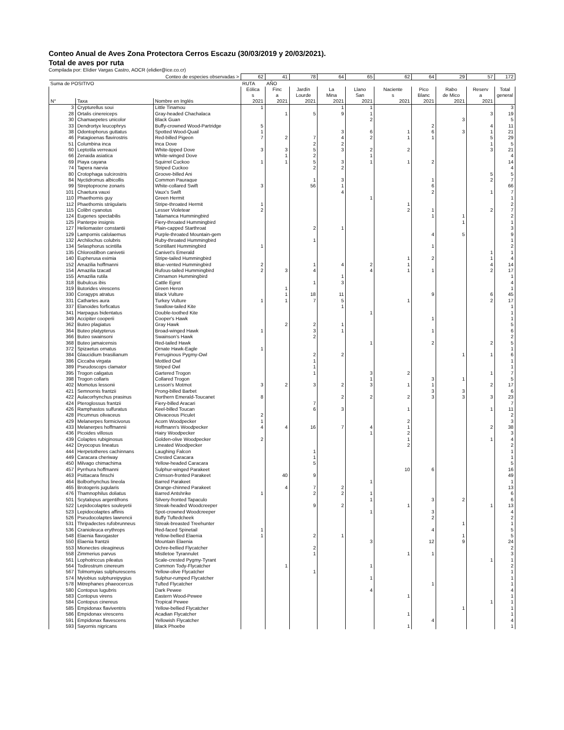Conteo Anual de Aves Zona Protectora Cerros Escazu (30/03/2019 y 20/03/2021).
Total de aves por ruta
Compilada por: Elídier Vargas Castro, AOCR (elidier@ice.co.cr)
| Conteo de especies observadas > | | | 62 | 41 | 78 | 64 | 65 | 62 | 64 | 29 | 57 | 172 |
| Suma de POSITIVO | | | RUTA | AÑO | | | | | | | | |
| | | | Eólica s | Finc a | Jardín Lourde | La Mina | Llano San | Naciente s | Pico Blanc | Rabo de Mico | Reserv a | Total general |
| N° | Taxa | Nombre en Inglés | 2021 | 2021 | 2021 | 2021 | 2021 | 2021 | 2021 | 2021 | 2021 | |
| 3 | Crypturellus soui | Little Tinamou | 1 | | | 1 | 1 | | | | | 3 |
| 28 | Ortalis cinereiceps | Gray-headed Chachalaca | | 1 | 5 | 9 | 1 | | | | 3 | 19 |
| 30 | Chamaepetes unicolor | Black Guan | | | | | 2 | | | 3 | | 5 |
| 33 | Dendrortyx leucophrys | Buffy-crowned Wood-Partridge | 5 | | | | | | 2 | | 4 | 11 |
| 38 | Odontophorus guttatus | Spotted Wood-Quail | 1 | | | 3 | 6 | 1 | 6 | 3 | 1 | 21 |
| 46 | Patagioenas flavirostris | Red-billed Pigeon | 7 | 2 | 7 | 4 | 2 | 1 | 1 | | 5 | 29 |
| 51 | Columbina inca | Inca Dove | | | 2 | 2 | | | | | 1 | 5 |
| 60 | Leptotila verreauxi | White-tipped Dove | 3 | 3 | 5 | 3 | 2 | 2 | | | 3 | 21 |
| 66 | Zenaida asiatica | White-winged Dove | | 1 | 2 | | 1 | | | | | 4 |
| 69 | Piaya cayana | Squirrel Cuckoo | 1 | 1 | 5 | 3 | 1 | 1 | 2 | | | 14 |
| 74 | Tapera naevia | Striped Cuckoo | | | 2 | 2 | | | | | | 4 |
| 80 | Crotophaga sulcirostris | Groove-billed Ani | | | | | | | | | 5 | 5 |
| 84 | Nyctidromus albicollis | Common Pauraque | | | 1 | 3 | | | 1 | | 2 | 7 |
| 99 | Streptoprocne zonaris | White-collared Swift | 3 | | 56 | 1 | | | 6 | | | 66 |
| 101 | Chaetura vauxi | Vaux's Swift | | | | 4 | | | 2 | | 1 | 7 |
| 110 | Phaethornis guy | Green Hermit | | | | | 1 | | | | | 1 |
| 112 | Phaethornis striigularis | Stripe-throated Hermit | 1 | | | | | 1 | | | | 2 |
| 115 | Colibri cyanotus | Lesser Violetear | 2 | | | | | 2 | 1 | | 2 | 7 |
| 124 | Eugenes spectabilis | Talamanca Hummingbird | | | | | | | 1 | 1 | | 2 |
| 125 | Panterpe insignis | Fiery-throated Hummingbird | | | | | | | | 1 | | 1 |
| 127 | Heliomaster constantii | Plain-capped Starthroat | | | 2 | 1 | | | | | | 3 |
| 129 | Lampornis calolaemus | Purple-throated Mountain-gem | | | | | | | 4 | 5 | | 9 |
| 132 | Archilochus colubris | Ruby-throated Hummingbird | | | 1 | | | | | | | 1 |
| 134 | Selasphorus scintilla | Scintillant Hummingbird | 1 | | | | | | 1 | | | 2 |
| 135 | Chlorostilbon canivetii | Canivet's Emerald | | | | | | | | | 1 | 1 |
| 140 | Eupherusa eximia | Stripe-tailed Hummingbird | | | | | | 1 | 2 | | 1 | 4 |
| 152 | Amazilia hoffmanni | Blue-vented Hummingbird | 2 | | 1 | 4 | 2 | 1 | | | 4 | 14 |
| 154 | Amazilia tzacatl | Rufous-tailed Hummingbird | 2 | 3 | 4 | | 4 | 1 | 1 | | 2 | 17 |
| 155 | Amazilia rutila | Cinnamon Hummingbird | | | | 1 | | | | | | 1 |
| 318 | Bubulcus ibis | Cattle Egret | | | 1 | 3 | | | | | | 4 |
| 319 | Butorides virescens | Green Heron | | 1 | | | | | | | | 1 |
| 330 | Coragyps atratus | Black Vulture | | 1 | 18 | 11 | | | 9 | | 6 | 45 |
| 331 | Cathartes aura | Turkey Vulture | 1 | 1 | 7 | 5 | | 1 | | | 2 | 17 |
| 337 | Elanoides forficatus | Swallow-tailed Kite | | | | 1 | | | | | | 1 |
| 341 | Harpagus bidentatus | Double-toothed Kite | | | | | 1 | | | | | 1 |
| 349 | Accipiter cooperii | Cooper's Hawk | | | | | | | 1 | | | 1 |
| 362 | Buteo plagiatus | Gray Hawk | | 2 | 2 | 1 | | | | | | 5 |
| 364 | Buteo platypterus | Broad-winged Hawk | 1 | | 3 | 1 | | | 1 | | | 6 |
| 366 | Buteo swainsoni | Swainson's Hawk | | | 2 | | | | | | | 2 |
| 368 | Buteo jamaicensis | Red-tailed Hawk | | | | | 1 | | 2 | | 2 | 5 |
| 372 | Spizaetus ornatus | Ornate Hawk-Eagle | 1 | | | | | | | | | 1 |
| 384 | Glaucidium brasilianum | Ferruginous Pygmy-Owl | | | 2 | 2 | | | | 1 | 1 | 6 |
| 386 | Ciccaba virgata | Mottled Owl | | | 1 | | | | | | | 1 |
| 389 | Pseudoscops clamator | Striped Owl | | | 1 | | | | | | | 1 |
| 395 | Trogon caligatus | Gartered Trogon | | | 1 | | 3 | 2 | | | 1 | 7 |
| 398 | Trogon collaris | Collared Trogon | | | | | 1 | | 3 | 1 | | 5 |
| 402 | Momotus lessonii | Lesson's Motmot | 3 | 2 | 3 | 2 | 3 | 1 | 1 | | 2 | 17 |
| 421 | Semnornis frantzii | Prong-billed Barbet | | | | | | | 3 | 3 | | 6 |
| 422 | Aulacorhynchus prasinus | Northern Emerald-Toucanet | 8 | | | 2 | 2 | 2 | 3 | 3 | 3 | 23 |
| 424 | Pteroglossus frantzii | Fiery-billed Aracari | | | 7 | | | | | | | 7 |
| 426 | Ramphastos sulfuratus | Keel-billed Toucan | | | 6 | 3 | | 1 | | | 1 | 11 |
| 428 | Picumnus olivaceus | Olivaceous Piculet | 2 | | | | | | | | | 2 |
| 429 | Melanerpes formicivorus | Acorn Woodpecker | 1 | | | | | 2 | | | | 3 |
| 433 | Melanerpes hoffmannii | Hoffmann's Woodpecker | 4 | 4 | 16 | 7 | 4 | 1 | | | 2 | 38 |
| 436 | Picoides villosus | Hairy Woodpecker | | | | | 1 | 2 | | | | 3 |
| 439 | Colaptes rubiginosus | Golden-olive Woodpecker | 2 | | | | | 1 | | | 1 | 4 |
| 442 | Dryocopus lineatus | Lineated Woodpecker | | | | | | 2 | | | | 2 |
| 444 | Herpetotheres cachinnans | Laughing Falcon | | | 1 | | | | | | | 1 |
| 449 | Caracara cheriway | Crested Caracara | | | 1 | | | | | | | 1 |
| 450 | Milvago chimachima | Yellow-headed Caracara | | | 5 | | | | | | | 5 |
| 457 | Pyrrhura hoffmanni | Sulphur-winged Parakeet | | | | | | 10 | 6 | | | 16 |
| 463 | Psittacara finschi | Crimson-fronted Parakeet | | 40 | 9 | | | | | | | 49 |
| 464 | Bolborhynchus lineola | Barred Parakeet | | | | | 1 | | | | | 1 |
| 465 | Brotogeris jugularis | Orange-chinned Parakeet | | 4 | 7 | 2 | | | | | | 13 |
| 476 | Thamnophilus doliatus | Barred Antshrike | 1 | | 2 | 2 | 1 | | | | | 6 |
| 501 | Scytalopus argentifrons | Silvery-fronted Tapaculo | | | | | 1 | | 3 | 2 | | 6 |
| 522 | Lepidocolaptes souleyetii | Streak-headed Woodcreeper | | | 9 | 2 | | 1 | | | 1 | 13 |
| 523 | Lepidocolaptes affinis | Spot-crowned Woodcreeper | | | | | 1 | | 3 | | | 4 |
| 526 | Pseudocolaptes lawrencii | Buffy Tuftedcheek | | | | | | | 2 | | | 2 |
| 531 | Thripadectes rufobrunneus | Streak-breasted Treehunter | | | | | | | | 1 | | 1 |
| 536 | Cranioleuca erythrops | Red-faced Spinetail | 1 | | | | | | 4 | | | 5 |
| 548 | Elaenia flavogaster | Yellow-bellied Elaenia | 1 | | 2 | 1 | | | | 1 | | 5 |
| 550 | Elaenia frantzii | Mountain Elaenia | | | | | 3 | | 12 | 9 | | 24 |
| 553 | Mionectes oleagineus | Ochre-bellied Flycatcher | | | 2 | | | | | | | 2 |
| 558 | Zimmerius parvus | Mistletoe Tyrannulet | | | 1 | | | 1 | 1 | | | 3 |
| 561 | Lophotriccus pileatus | Scale-crested Pygmy-Tyrant | | | | | | | | | 1 | 1 |
| 564 | Todirostrum cinereum | Common Tody-Flycatcher | | 1 | | | 1 | | | | | 2 |
| 567 | Tolmomyias sulphurescens | Yellow-olive Flycatcher | | | 1 | | | | | | | 1 |
| 574 | Myiobius sulphureipygius | Sulphur-rumped Flycatcher | | | | | 1 | | | | | 1 |
| 578 | Mitrephanes phaeocercus | Tufted Flycatcher | | | | | | | 1 | | | 1 |
| 580 | Contopus lugubris | Dark Pewee | | | | | 4 | | | | | 4 |
| 583 | Contopus virens | Eastern Wood-Pewee | | | | | | 1 | | | | 1 |
| 584 | Contopus cinereus | Tropical Pewee | | | | | | | | | 1 | 1 |
| 585 | Empidonax flaviventris | Yellow-bellied Flycatcher | | | | | | | | 1 | | 1 |
| 586 | Empidonax virescens | Acadian Flycatcher | | | | | | 1 | | | | 1 |
| 591 | Empidonax flavescens | Yellowish Flycatcher | | | | | | | 4 | | | 4 |
| 593 | Sayornis nigricans | Black Phoebe | | | | | | 1 | | | | 1 |